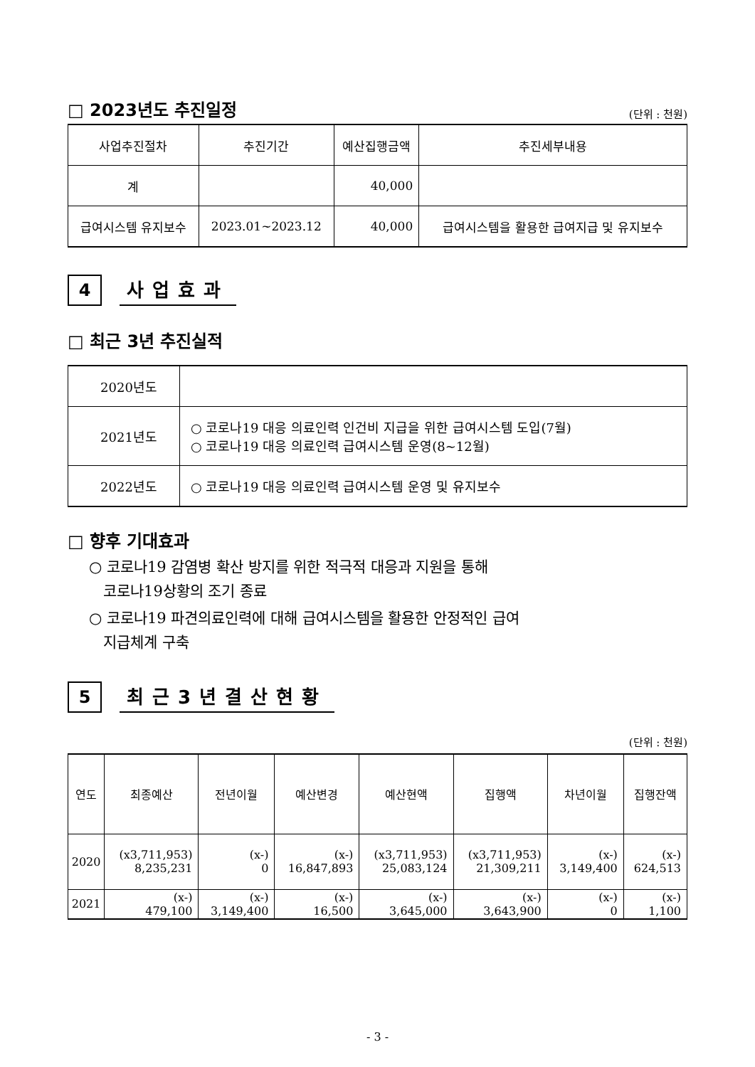□ 2023년도 추진일정
(단위 : 천원)
| 사업추진절차 | 추진기간 | 예산집행금액 | 추진세부내용 |
| --- | --- | --- | --- |
| 계 | | 40,000 | |
| 급여시스템 유지보수 | 2023.01~2023.12 | 40,000 | 급여시스템을 활용한 급여지급 및 유지보수 |
4
사업효과
□ 최근 3년 추진실적
| 2020년도 | |
| 2021년도 | ○ 코로나19 대응 의료인력 인건비 지급을 위한 급여시스템 도입(7월) ○ 코로나19 대응 의료인력 급여시스템 운영(8~12월) |
| 2022년도 | ○ 코로나19 대응 의료인력 급여시스템 운영 및 유지보수 |
□ 향후 기대효과
○ 코로나19 감염병 확산 방지를 위한 적극적 대응과 지원을 통해
코로나19상황의 조기 종료
○ 코로나19 파견의료인력에 대해 급여시스템을 활용한 안정적인 급여
지급체계 구축
5
최근3년결산현황
(단위 : 천원)
| 연도 | 최종예산 | 전년이월 | 예산변경 | 예산현액 | 집행액 | 차년이월 | 집행잔액 |
| --- | --- | --- | --- | --- | --- | --- | --- |
| 2020 | (x3,711,953) 8,235,231 | (x-) 0 | (x-) 16,847,893 | (x3,711,953) 25,083,124 | (x3,711,953) 21,309,211 | (x-) 3,149,400 | (x-) 624,513 |
| 2021 | (x-) 479,100 | (x-) 3,149,400 | (x-) 16,500 | (x-) 3,645,000 | (x-) 3,643,900 | (x-) 0 | (x-) 1,100 |
- 3 -